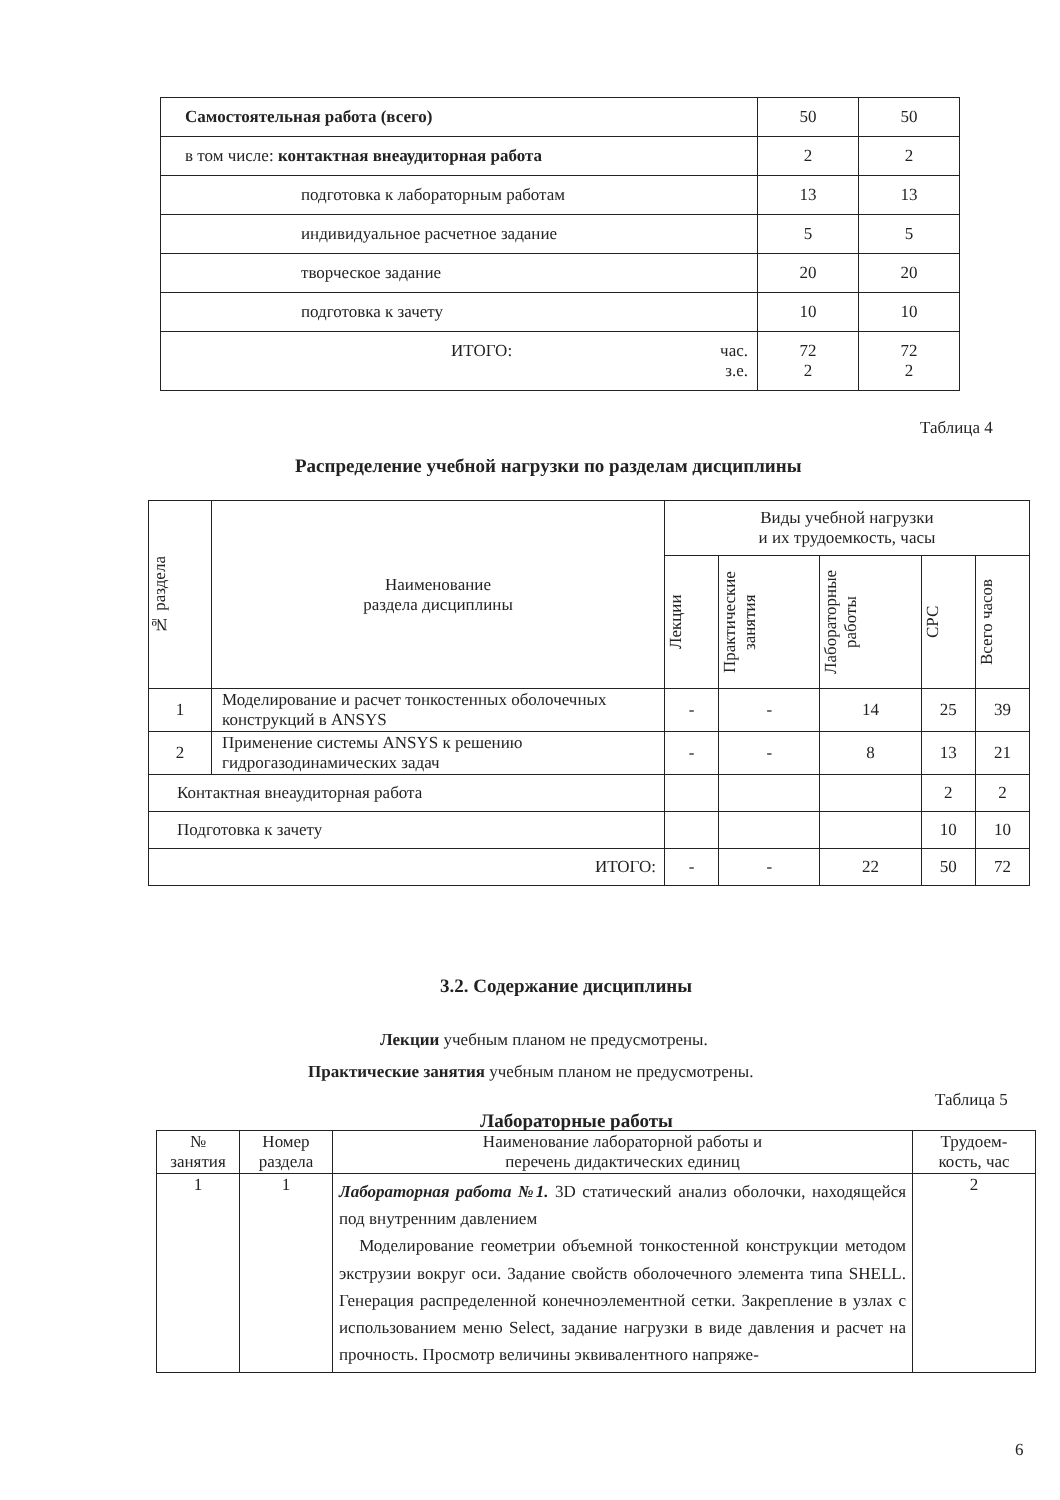| Самостоятельная работа (всего) | 50 | 50 |
| в том числе: контактная внеаудиторная работа | 2 | 2 |
| подготовка к лабораторным работам | 13 | 13 |
| индивидуальное расчетное задание | 5 | 5 |
| творческое задание | 20 | 20 |
| подготовка к зачету | 10 | 10 |
| ИТОГО: час. з.е. | 72 2 | 72 2 |
Таблица 4
Распределение учебной нагрузки по разделам дисциплины
| № раздела | Наименование раздела дисциплины | Виды учебной нагрузки и их трудоемкость, часы | | | | |
| | | Лекции | Практические занятия | Лабораторные работы | СРС | Всего часов |
| 1 | Моделирование и расчет тонкостенных оболочечных конструкций в ANSYS | - | - | 14 | 25 | 39 |
| 2 | Применение системы ANSYS к решению гидрогазодинамических задач | - | - | 8 | 13 | 21 |
| Контактная внеаудиторная работа | | | | | 2 | 2 |
| Подготовка к зачету | | | | | 10 | 10 |
| ИТОГО: | | - | - | 22 | 50 | 72 |
3.2. Содержание дисциплины
Лекции учебным планом не предусмотрены.
Практические занятия учебным планом не предусмотрены.
Таблица 5
Лабораторные работы
| № занятия | Номер раздела | Наименование лабораторной работы и перечень дидактических единиц | Трудоем- кость, час |
| 1 | 1 | Лабораторная работа №1. 3D статический анализ оболочки, находящейся под внутренним давлением Моделирование геометрии объемной тонкостенной конструкции методом экструзии вокруг оси. Задание свойств оболочечного элемента типа SHELL. Генерация распределенной конечноэлементной сетки. Закрепление в узлах с использованием меню Select, задание нагрузки в виде давления и расчет на прочность. Просмотр величины эквивалентного напряже- | 2 |
6